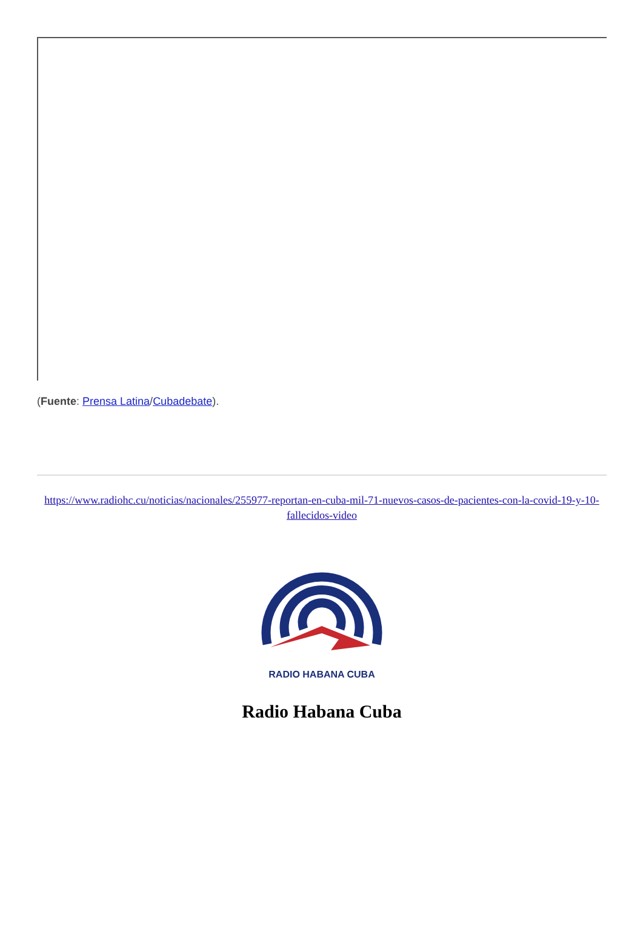(Fuente: Prensa Latina/Cubadebate).
https://www.radiohc.cu/noticias/nacionales/255977-reportan-en-cuba-mil-71-nuevos-casos-de-pacientes-con-la-covid-19-y-10-fallecidos-video
RADIO HABANA CUBA
Radio Habana Cuba